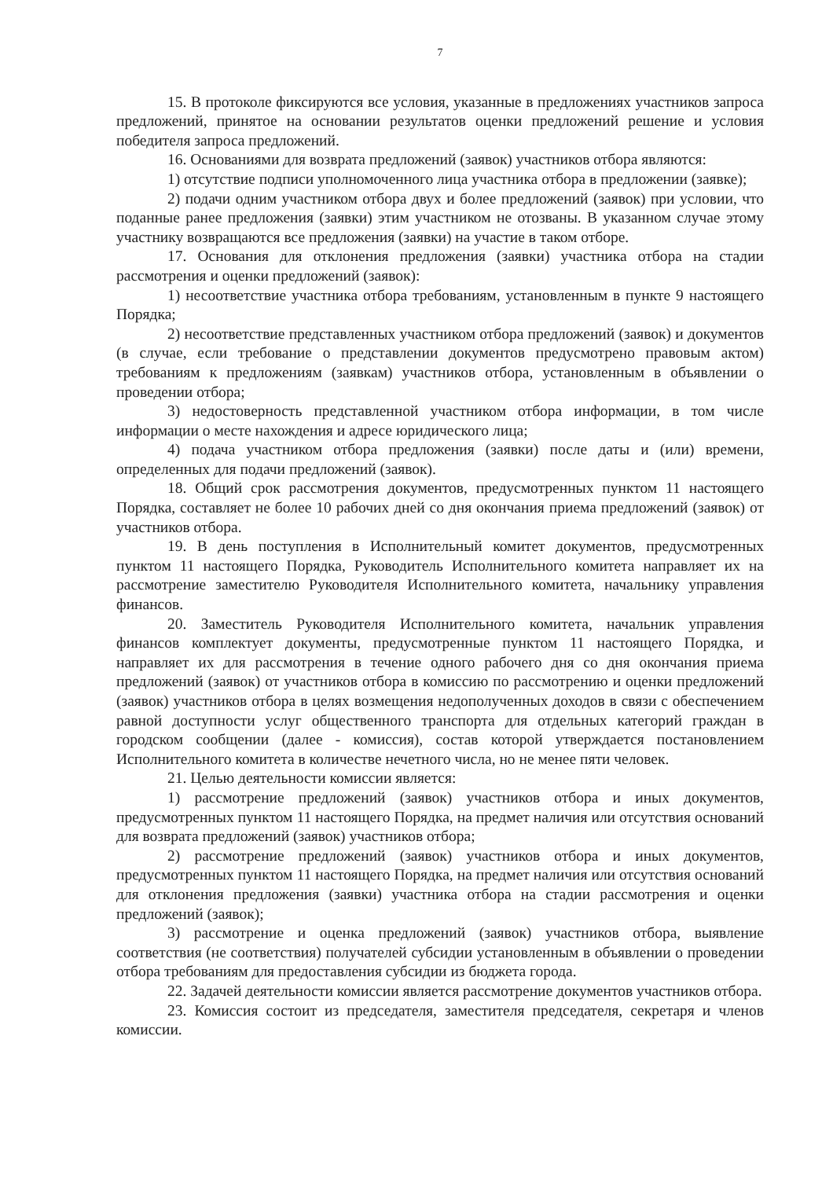7
15. В протоколе фиксируются все условия, указанные в предложениях участников запроса предложений, принятое на основании результатов оценки предложений решение и условия победителя запроса предложений.
16. Основаниями для возврата предложений (заявок) участников отбора являются:
1) отсутствие подписи уполномоченного лица участника отбора в предложении (заявке);
2) подачи одним участником отбора двух и более предложений (заявок) при условии, что поданные ранее предложения (заявки) этим участником не отозваны. В указанном случае этому участнику возвращаются все предложения (заявки) на участие в таком отборе.
17. Основания для отклонения предложения (заявки) участника отбора на стадии рассмотрения и оценки предложений (заявок):
1) несоответствие участника отбора требованиям, установленным в пункте 9 настоящего Порядка;
2) несоответствие представленных участником отбора предложений (заявок) и документов (в случае, если требование о представлении документов предусмотрено правовым актом) требованиям к предложениям (заявкам) участников отбора, установленным в объявлении о проведении отбора;
3) недостоверность представленной участником отбора информации, в том числе информации о месте нахождения и адресе юридического лица;
4) подача участником отбора предложения (заявки) после даты и (или) времени, определенных для подачи предложений (заявок).
18. Общий срок рассмотрения документов, предусмотренных пунктом 11 настоящего Порядка, составляет не более 10 рабочих дней со дня окончания приема предложений (заявок) от участников отбора.
19. В день поступления в Исполнительный комитет документов, предусмотренных пунктом 11 настоящего Порядка, Руководитель Исполнительного комитета направляет их на рассмотрение заместителю Руководителя Исполнительного комитета, начальнику управления финансов.
20. Заместитель Руководителя Исполнительного комитета, начальник управления финансов комплектует документы, предусмотренные пунктом 11 настоящего Порядка, и направляет их для рассмотрения в течение одного рабочего дня со дня окончания приема предложений (заявок) от участников отбора в комиссию по рассмотрению и оценки предложений (заявок) участников отбора в целях возмещения недополученных доходов в связи с обеспечением равной доступности услуг общественного транспорта для отдельных категорий граждан в городском сообщении (далее - комиссия), состав которой утверждается постановлением Исполнительного комитета в количестве нечетного числа, но не менее пяти человек.
21. Целью деятельности комиссии является:
1) рассмотрение предложений (заявок) участников отбора и иных документов, предусмотренных пунктом 11 настоящего Порядка, на предмет наличия или отсутствия оснований для возврата предложений (заявок) участников отбора;
2) рассмотрение предложений (заявок) участников отбора и иных документов, предусмотренных пунктом 11 настоящего Порядка, на предмет наличия или отсутствия оснований для отклонения предложения (заявки) участника отбора на стадии рассмотрения и оценки предложений (заявок);
3) рассмотрение и оценка предложений (заявок) участников отбора, выявление соответствия (не соответствия) получателей субсидии установленным в объявлении о проведении отбора требованиям для предоставления субсидии из бюджета города.
22. Задачей деятельности комиссии является рассмотрение документов участников отбора.
23. Комиссия состоит из председателя, заместителя председателя, секретаря и членов комиссии.